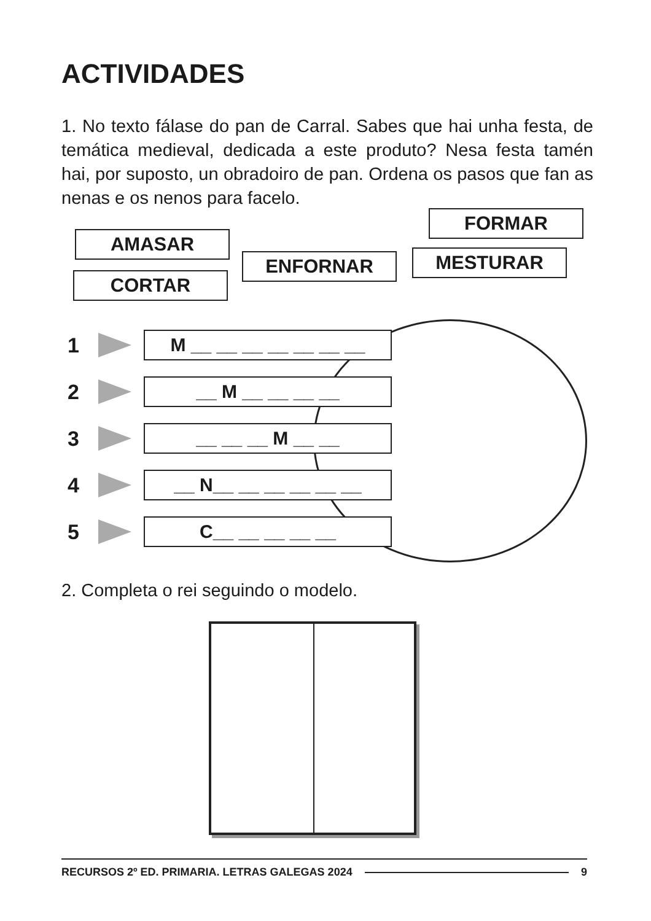ACTIVIDADES
1. No texto fálase do pan de Carral. Sabes que hai unha festa, de temática medieval, dedicada a este produto? Nesa festa tamén hai, por suposto, un obradoiro de pan. Ordena os pasos que fan as nenas e os nenos para facelo.
AMASAR
CORTAR
ENFORNAR
FORMAR
MESTURAR
1 M __ __ __ __ __ __ __
2 __ M __ __ __ __
3 __ __ __ M __ __
4 __ N__ __ __ __ __ __
5 C__ __ __ __ __
2. Completa o rei seguindo o modelo.
RECURSOS 2º ED. PRIMARIA. LETRAS GALEGAS 2024 9